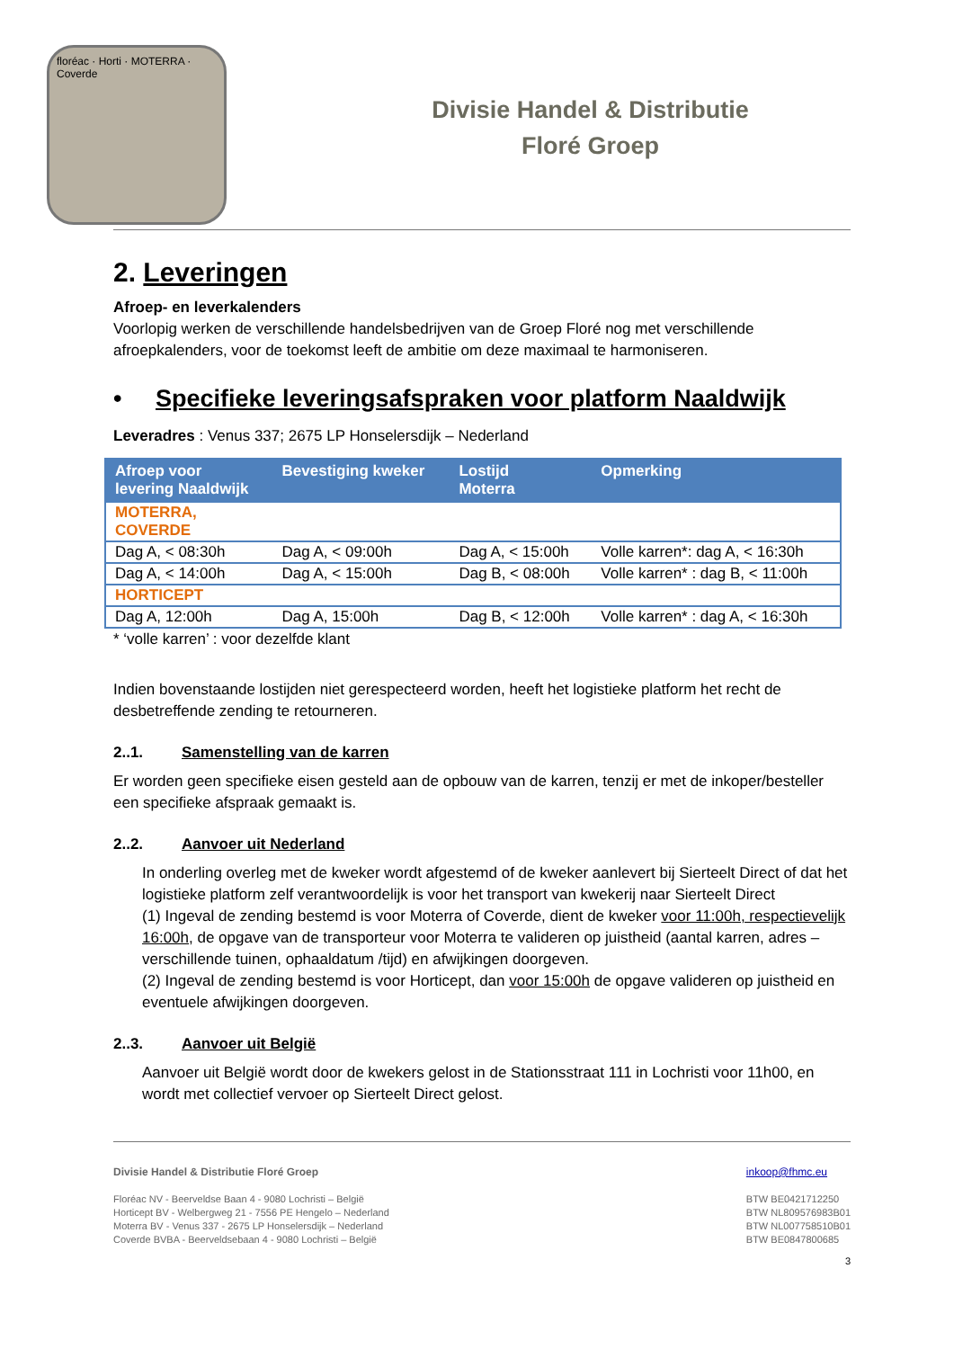floréac · Horti · MOTERRA · Coverde
Divisie Handel & Distributie
Floré Groep
2. Leveringen
Afroep- en leverkalenders
Voorlopig werken de verschillende handelsbedrijven van de Groep Floré nog met verschillende afroepkalenders, voor de toekomst leeft de ambitie om deze maximaal te harmoniseren.
• Specifieke leveringsafspraken voor platform Naaldwijk
Leveradres : Venus 337; 2675 LP Honselersdijk – Nederland
| Afroep voor levering Naaldwijk | Bevestiging kweker | Lostijd Moterra | Opmerking |
| --- | --- | --- | --- |
| MOTERRA, COVERDE | | | |
| Dag A, < 08:30h | Dag A, < 09:00h | Dag A, < 15:00h | Volle karren*: dag A, < 16:30h |
| Dag A, < 14:00h | Dag A, < 15:00h | Dag B, < 08:00h | Volle karren* : dag B, < 11:00h |
| HORTICEPT | | | |
| Dag A, 12:00h | Dag A, 15:00h | Dag B, < 12:00h | Volle karren* : dag A, < 16:30h |
* ‘volle karren’ : voor dezelfde klant
Indien bovenstaande lostijden niet gerespecteerd worden, heeft het logistieke platform het recht de desbetreffende zending te retourneren.
2..1. Samenstelling van de karren
Er worden geen specifieke eisen gesteld aan de opbouw van de karren, tenzij er met de inkoper/besteller een specifieke afspraak gemaakt is.
2..2. Aanvoer uit Nederland
In onderling overleg met de kweker wordt afgestemd of de kweker aanlevert bij Sierteelt Direct of dat het logistieke platform zelf verantwoordelijk is voor het transport van kwekerij naar Sierteelt Direct
(1) Ingeval de zending bestemd is voor Moterra of Coverde, dient de kweker voor 11:00h, respectievelijk 16:00h, de opgave van de transporteur voor Moterra te valideren op juistheid (aantal karren, adres – verschillende tuinen, ophaaldatum /tijd) en afwijkingen doorgeven.
(2) Ingeval de zending bestemd is voor Horticept, dan voor 15:00h de opgave valideren op juistheid en eventuele afwijkingen doorgeven.
2..3. Aanvoer uit België
Aanvoer uit België wordt door de kwekers gelost in de Stationsstraat 111 in Lochristi voor 11h00, en wordt met collectief vervoer op Sierteelt Direct gelost.
Divisie Handel & Distributie Floré Groep
Floréac NV - Beerveldse Baan 4 - 9080 Lochristi – België
Horticept BV - Welbergweg 21 - 7556 PE Hengelo – Nederland
Moterra BV - Venus 337 - 2675 LP Honselersdijk – Nederland
Coverde BVBA - Beerveldsebaan 4 - 9080 Lochristi – België
inkoop@fhmc.eu
BTW BE0421712250
BTW NL809576983B01
BTW NL007758510B01
BTW BE0847800685
3